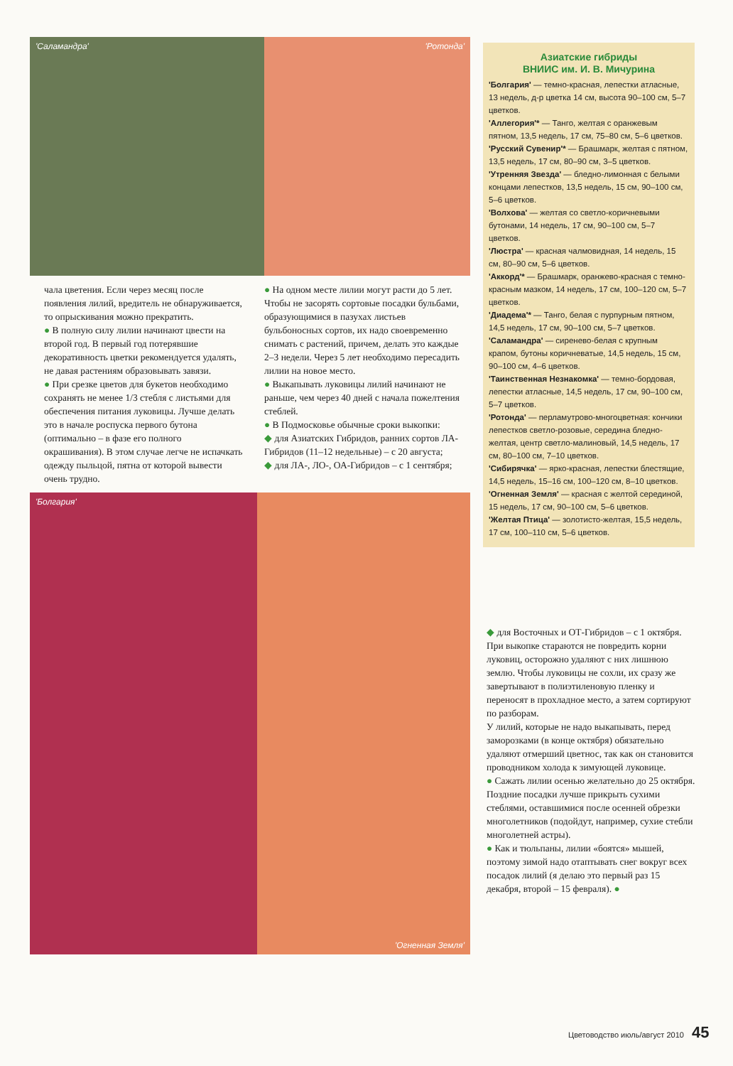'Саламандра' 'Ротонда'
чала цветения. Если через месяц после появления лилий, вредитель не обнаруживается, то опрыскивания можно прекратить.
● В полную силу лилии начинают цвести на второй год. В первый год потерявшие декоративность цветки рекомендуется удалять, не давая растениям образовывать завязи.
● При срезке цветов для букетов необходимо сохранять не менее 1/3 стебля с листьями для обеспечения питания луковицы. Лучше делать это в начале роспуска первого бутона (оптимально – в фазе его полного окрашивания). В этом случае легче не испачкать одежду пыльцой, пятна от которой вывести очень трудно.
● На одном месте лилии могут расти до 5 лет. Чтобы не засорять сортовые посадки бульбами, образующимися в пазухах листьев бульбоносных сортов, их надо своевременно снимать с растений, причем, делать это каждые 2–3 недели. Через 5 лет необходимо пересадить лилии на новое место.
● Выкапывать луковицы лилий начинают не раньше, чем через 40 дней с начала пожелтения стеблей.
● В Подмосковье обычные сроки выкопки:
◆ для Азиатских Гибридов, ранних сортов ЛА-Гибридов (11–12 недельные) – с 20 августа;
◆ для ЛА-, ЛО-, ОА-Гибридов – с 1 сентября;
'Болгария' 'Огненная Земля'
Азиатские гибриды
ВНИИС им. И. В. Мичурина
'Болгария' — темно-красная, лепестки атласные, 13 недель, д-р цветка 14 см, высота 90–100 см, 5–7 цветков.
'Аллегория'* — Танго, желтая с оранжевым пятном, 13,5 недель, 17 см, 75–80 см, 5–6 цветков.
'Русский Сувенир'* — Брашмарк, желтая с пятном, 13,5 недель, 17 см, 80–90 см, 3–5 цветков.
'Утренняя Звезда' — бледно-лимонная с белыми концами лепестков, 13,5 недель, 15 см, 90–100 см, 5–6 цветков.
'Волхова' — желтая со светло-коричневыми бутонами, 14 недель, 17 см, 90–100 см, 5–7 цветков.
'Люстра' — красная чалмовидная, 14 недель, 15 см, 80–90 см, 5–6 цветков.
'Аккорд'* — Брашмарк, оранжево-красная с темно-красным мазком, 14 недель, 17 см, 100–120 см, 5–7 цветков.
'Диадема'* — Танго, белая с пурпурным пятном, 14,5 недель, 17 см, 90–100 см, 5–7 цветков.
'Саламандра' — сиренево-белая с крупным крапом, бутоны коричневатые, 14,5 недель, 15 см, 90–100 см, 4–6 цветков.
'Таинственная Незнакомка' — темно-бордовая, лепестки атласные, 14,5 недель, 17 см, 90–100 см, 5–7 цветков.
'Ротонда' — перламутрово-многоцветная: кончики лепестков светло-розовые, середина бледно-желтая, центр светло-малиновый, 14,5 недель, 17 см, 80–100 см, 7–10 цветков.
'Сибирячка' — ярко-красная, лепестки блестящие, 14,5 недель, 15–16 см, 100–120 см, 8–10 цветков.
'Огненная Земля' — красная с желтой серединой, 15 недель, 17 см, 90–100 см, 5–6 цветков.
'Желтая Птица' — золотисто-желтая, 15,5 недель, 17 см, 100–110 см, 5–6 цветков.
◆ для Восточных и ОТ-Гибридов – с 1 октября.
При выкопке стараются не повредить корни луковиц, осторожно удаляют с них лишнюю землю. Чтобы луковицы не сохли, их сразу же завертывают в полиэтиленовую пленку и переносят в прохладное место, а затем сортируют по разборам.
У лилий, которые не надо выкапывать, перед заморозками (в конце октября) обязательно удаляют отмерший цветнос, так как он становится проводником холода к зимующей луковице.
● Сажать лилии осенью желательно до 25 октября. Поздние посадки лучше прикрыть сухими стеблями, оставшимися после осенней обрезки многолетников (подойдут, например, сухие стебли многолетней астры).
● Как и тюльпаны, лилии «боятся» мышей, поэтому зимой надо отаптывать снег вокруг всех посадок лилий (я делаю это первый раз 15 декабря, второй – 15 февраля). ●
Цветоводство июль/август 2010 45